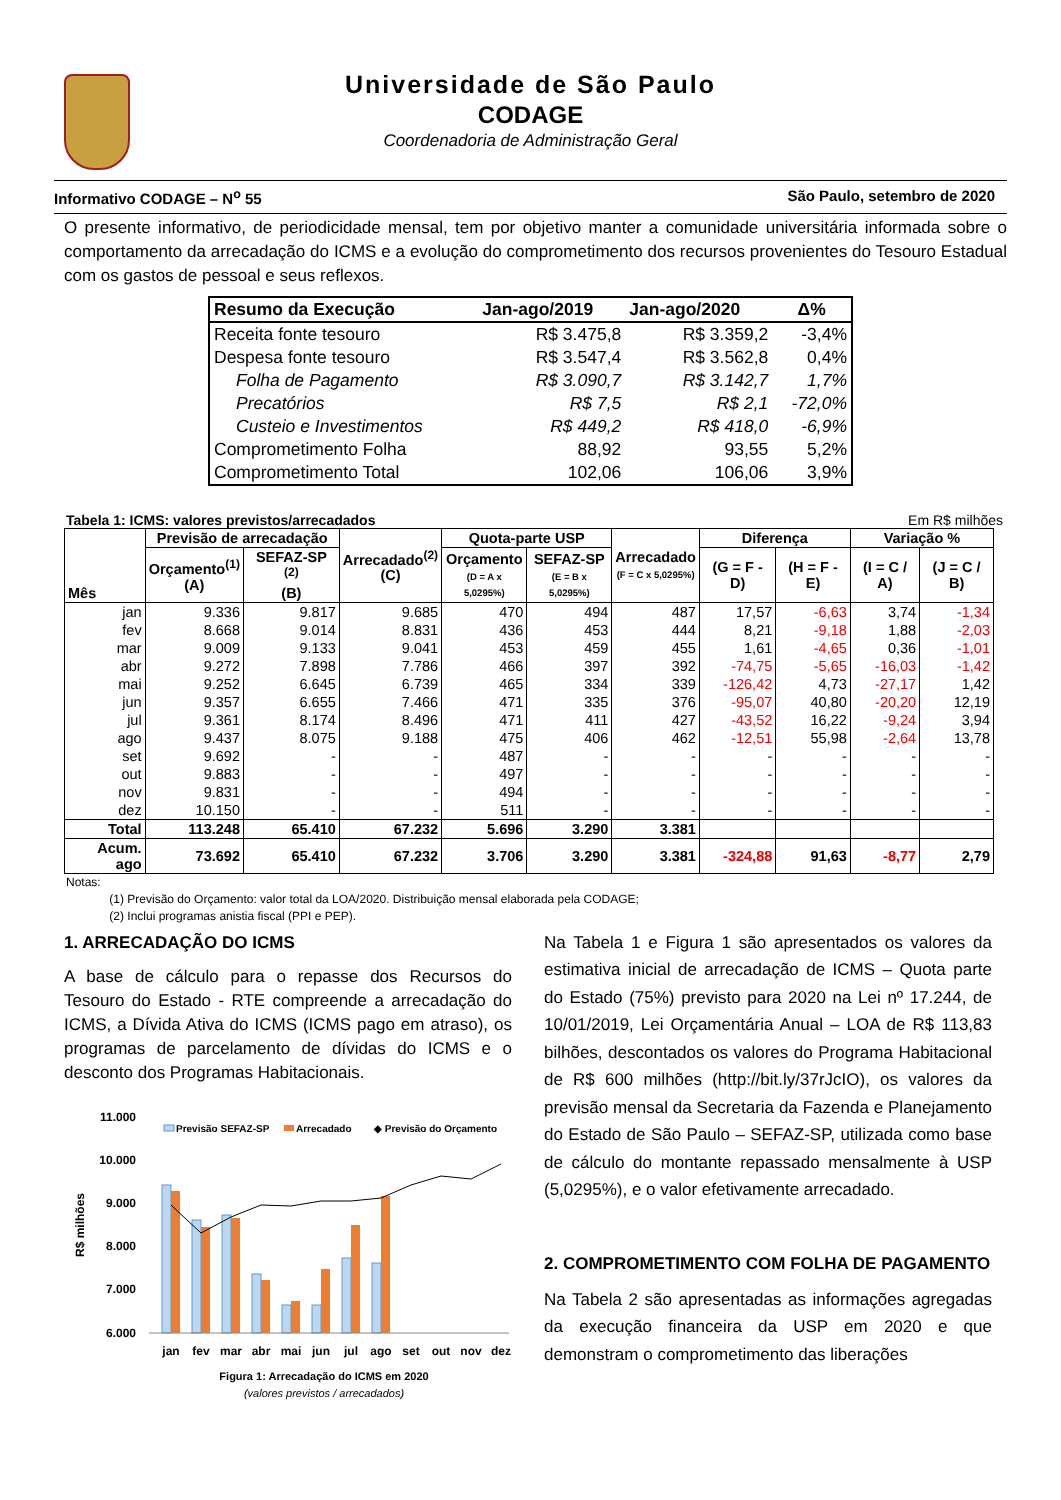Universidade de São Paulo
CODAGE
Coordenadoria de Administração Geral
Informativo CODAGE – N<sup>o</sup> 55 São Paulo, setembro de 2020
O presente informativo, de periodicidade mensal, tem por objetivo manter a comunidade universitária informada sobre o comportamento da arrecadação do ICMS e a evolução do comprometimento dos recursos provenientes do Tesouro Estadual com os gastos de pessoal e seus reflexos.
| Resumo da Execução | Jan-ago/2019 | Jan-ago/2020 | Δ% |
| --- | --- | --- | --- |
| Receita fonte tesouro | R$ 3.475,8 | R$ 3.359,2 | -3,4% |
| Despesa fonte tesouro | R$ 3.547,4 | R$ 3.562,8 | 0,4% |
| Folha de Pagamento | R$ 3.090,7 | R$ 3.142,7 | 1,7% |
| Precatórios | R$ 7,5 | R$ 2,1 | -72,0% |
| Custeio e Investimentos | R$ 449,2 | R$ 418,0 | -6,9% |
| Comprometimento Folha | 88,92 | 93,55 | 5,2% |
| Comprometimento Total | 102,06 | 106,06 | 3,9% |
Tabela 1: ICMS: valores previstos/arrecadados Em R$ milhões
| Mês | Previsão de arrecadação | | Arrecadado<sup>(2)</sup> (C) | Quota-parte USP | | Arrecadado (F = C x 5,0295%) | Diferença | | Variação % | |
| --- | --- | --- | --- | --- | --- | --- | --- | --- | --- | --- |
| | Orçamento<sup>(1)</sup> (A) | SEFAZ-SP <sup>(2)</sup> (B) | | Orçamento (D = A x 5,0295%) | SEFAZ-SP (E = B x 5,0295%) | | (G = F - D) | (H = F - E) | (I = C / A) | (J = C / B) |
| jan | 9.336 | 9.817 | 9.685 | 470 | 494 | 487 | 17,57 | -6,63 | 3,74 | -1,34 |
| fev | 8.668 | 9.014 | 8.831 | 436 | 453 | 444 | 8,21 | -9,18 | 1,88 | -2,03 |
| mar | 9.009 | 9.133 | 9.041 | 453 | 459 | 455 | 1,61 | -4,65 | 0,36 | -1,01 |
| abr | 9.272 | 7.898 | 7.786 | 466 | 397 | 392 | -74,75 | -5,65 | -16,03 | -1,42 |
| mai | 9.252 | 6.645 | 6.739 | 465 | 334 | 339 | -126,42 | 4,73 | -27,17 | 1,42 |
| jun | 9.357 | 6.655 | 7.466 | 471 | 335 | 376 | -95,07 | 40,80 | -20,20 | 12,19 |
| jul | 9.361 | 8.174 | 8.496 | 471 | 411 | 427 | -43,52 | 16,22 | -9,24 | 3,94 |
| ago | 9.437 | 8.075 | 9.188 | 475 | 406 | 462 | -12,51 | 55,98 | -2,64 | 13,78 |
| set | 9.692 | - | - | 487 | - | - | - | - | - | - |
| out | 9.883 | - | - | 497 | - | - | - | - | - | - |
| nov | 9.831 | - | - | 494 | - | - | - | - | - | - |
| dez | 10.150 | - | - | 511 | - | - | - | - | - | - |
| Total | 113.248 | 65.410 | 67.232 | 5.696 | 3.290 | 3.381 | | | | |
| Acum. ago | 73.692 | 65.410 | 67.232 | 3.706 | 3.290 | 3.381 | -324,88 | 91,63 | -8,77 | 2,79 |
Notas:
(1) Previsão do Orçamento: valor total da LOA/2020. Distribuição mensal elaborada pela CODAGE;
(2) Inclui programas anistia fiscal (PPI e PEP).
1. ARRECADAÇÃO DO ICMS
A base de cálculo para o repasse dos Recursos do Tesouro do Estado - RTE compreende a arrecadação do ICMS, a Dívida Ativa do ICMS (ICMS pago em atraso), os programas de parcelamento de dívidas do ICMS e o desconto dos Programas Habitacionais.
11.000
10.000
9.000
8.000
7.000
6.000
R$ milhões
Previsão SEFAZ-SP
Arrecadado
◆ Previsão do Orçamento
jan
fev
mar
abr
mai
jun
jul
ago
set
out
nov
dez
Figura 1: Arrecadação do ICMS em 2020
(valores previstos / arrecadados)
Na Tabela 1 e Figura 1 são apresentados os valores da estimativa inicial de arrecadação de ICMS – Quota parte do Estado (75%) previsto para 2020 na Lei nº 17.244, de 10/01/2019, Lei Orçamentária Anual – LOA de R$ 113,83 bilhões, descontados os valores do Programa Habitacional de R$ 600 milhões (http://bit.ly/37rJcIO), os valores da previsão mensal da Secretaria da Fazenda e Planejamento do Estado de São Paulo – SEFAZ-SP, utilizada como base de cálculo do montante repassado mensalmente à USP (5,0295%), e o valor efetivamente arrecadado.
2. COMPROMETIMENTO COM FOLHA DE PAGAMENTO
Na Tabela 2 são apresentadas as informações agregadas da execução financeira da USP em 2020 e que demonstram o comprometimento das liberações